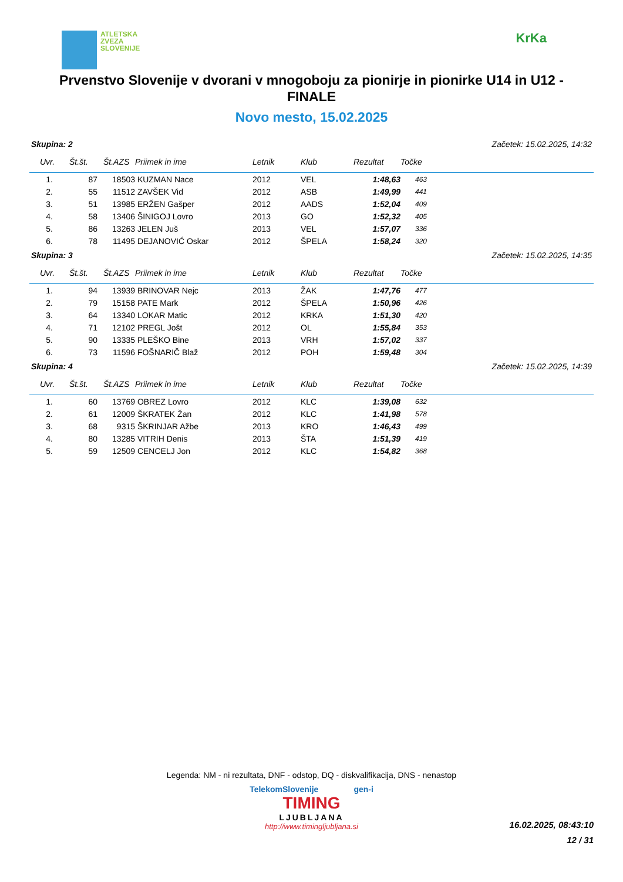ATLETSKA
ZVEZA
SLOVENIJE
KrKa
Prvenstvo Slovenije v dvorani v mnogoboju za pionirje in pionirke U14 in U12 - FINALE
Novo mesto, 15.02.2025
Skupina: 2 Začetek: 15.02.2025, 14:32
| Uvr. | Št.št. | Št.AZS | Priimek in ime | Letnik | Klub | Rezultat | Točke |
| --- | --- | --- | --- | --- | --- | --- | --- |
| 1. | 87 | 18503 | KUZMAN Nace | 2012 | VEL | 1:48,63 | 463 |
| 2. | 55 | 11512 | ZAVŠEK Vid | 2012 | ASB | 1:49,99 | 441 |
| 3. | 51 | 13985 | ERŽEN Gašper | 2012 | AADS | 1:52,04 | 409 |
| 4. | 58 | 13406 | ŠINIGOJ Lovro | 2013 | GO | 1:52,32 | 405 |
| 5. | 86 | 13263 | JELEN Juš | 2013 | VEL | 1:57,07 | 336 |
| 6. | 78 | 11495 | DEJANOVIĆ Oskar | 2012 | ŠPELA | 1:58,24 | 320 |
Skupina: 3 Začetek: 15.02.2025, 14:35
| Uvr. | Št.št. | Št.AZS | Priimek in ime | Letnik | Klub | Rezultat | Točke |
| --- | --- | --- | --- | --- | --- | --- | --- |
| 1. | 94 | 13939 | BRINOVAR Nejc | 2013 | ŽAK | 1:47,76 | 477 |
| 2. | 79 | 15158 | PATE Mark | 2012 | ŠPELA | 1:50,96 | 426 |
| 3. | 64 | 13340 | LOKAR Matic | 2012 | KRKA | 1:51,30 | 420 |
| 4. | 71 | 12102 | PREGL Jošt | 2012 | OL | 1:55,84 | 353 |
| 5. | 90 | 13335 | PLEŠKO Bine | 2013 | VRH | 1:57,02 | 337 |
| 6. | 73 | 11596 | FOŠNARIČ Blaž | 2012 | POH | 1:59,48 | 304 |
Skupina: 4 Začetek: 15.02.2025, 14:39
| Uvr. | Št.št. | Št.AZS | Priimek in ime | Letnik | Klub | Rezultat | Točke |
| --- | --- | --- | --- | --- | --- | --- | --- |
| 1. | 60 | 13769 | OBREZ Lovro | 2012 | KLC | 1:39,08 | 632 |
| 2. | 61 | 12009 | ŠKRATEK Žan | 2012 | KLC | 1:41,98 | 578 |
| 3. | 68 | 9315 | ŠKRINJAR Ažbe | 2013 | KRO | 1:46,43 | 499 |
| 4. | 80 | 13285 | VITRIH Denis | 2013 | ŠTA | 1:51,39 | 419 |
| 5. | 59 | 12509 | CENCELJ Jon | 2012 | KLC | 1:54,82 | 368 |
Legenda: NM - ni rezultata, DNF - odstop, DQ - diskvalifikacija, DNS - nenastop
TelekomSlovenije gen-i
TIMING
LJUBLJANA
http://www.timingljubljana.si
16.02.2025, 08:43:10
12 / 31